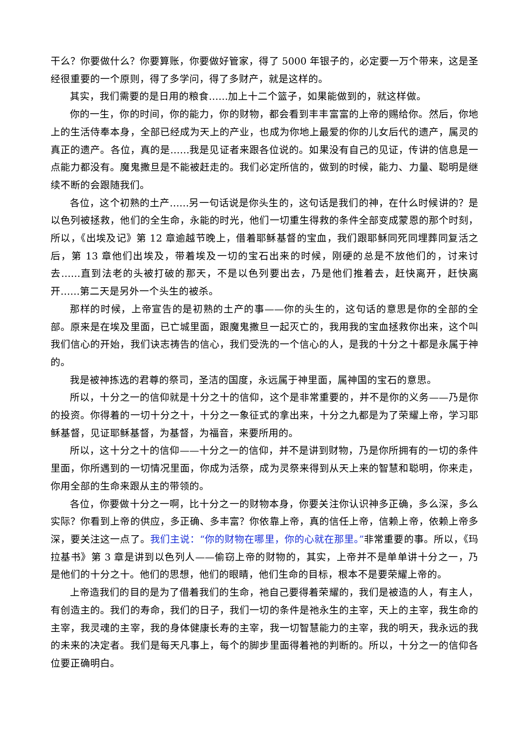干么？你要做什么？你要算账，你要做好管家，得了 5000 年银子的，必定要一万个带来，这是圣经很重要的一个原则，得了多学问，得了多财产，就是这样的。
其实，我们需要的是日用的粮食……加上十二个篮子，如果能做到的，就这样做。
你的一生，你的时间，你的能力，你的财物，都会看到丰丰富富的上帝的赐给你。然后，你地上的生活侍奉本身，全部已经成为天上的产业，也成为你地上最爱的你的儿女后代的遗产，属灵的真正的遗产。各位，真的是……我是见证者来跟各位说的。如果没有自己的见证，传讲的信息是一点能力都没有。魔鬼撒旦是不能被赶走的。我们必定所信的，做到的时候，能力、力量、聪明是继续不断的会跟随我们。
各位，这个初熟的土产……另一句话说是你头生的，这句话是我们的神，在什么时候讲的？是以色列被拯救，他们的全生命，永能的时光，他们一切重生得救的条件全部变成蒙恩的那个时刻，所以，《出埃及记》第 12 章逾越节晚上，借着耶稣基督的宝血，我们跟耶稣同死同埋葬同复活之后，第 13 章他们出埃及，带着埃及一切的宝石出来的时候，刚硬的总是不放他们的，讨来讨去……直到法老的头被打破的那天，不是以色列要出去，乃是他们推着去，赶快离开，赶快离开……第二天是另外一个头生的被杀。
那样的时候，上帝宣告的是初熟的土产的事——你的头生的，这句话的意思是你的全部的全部。原来是在埃及里面，已亡城里面，跟魔鬼撒旦一起灭亡的，我用我的宝血拯救你出来，这个叫我们信心的开始，我们诀志祷告的信心，我们受洗的一个信心的人，是我的十分之十都是永属于神的。
我是被神拣选的君尊的祭司，圣洁的国度，永远属于神里面，属神国的宝石的意思。
所以，十分之一的信仰就是十分之十的信仰，这个是非常重要的，并不是你的义务——乃是你的投资。你得着的一切十分之十，十分之一象征式的拿出来，十分之九都是为了荣耀上帝，学习耶稣基督，见证耶稣基督，为基督，为福音，来要所用的。
所以，这十分之十的信仰——十分之一的信仰，并不是讲到财物，乃是你所拥有的一切的条件里面，你所遇到的一切情况里面，你成为活祭，成为灵祭来得到从天上来的智慧和聪明，你来走，你用全部的生命来跟从主的带领的。
各位，你要做十分之一啊，比十分之一的财物本身，你要关注你认识神多正确，多么深，多么实际？你看到上帝的供应，多正确、多丰富？你依靠上帝，真的信任上帝，信赖上帝，依赖上帝多深，要关注这一点了。我们主说：“你的财物在哪里，你的心就在那里。”非常重要的事。所以，《玛拉基书》第 3 章是讲到以色列人——偷窃上帝的财物的，其实，上帝并不是单单讲十分之一，乃是他们的十分之十。他们的思想，他们的眼睛，他们生命的目标，根本不是要荣耀上帝的。
上帝造我们的目的是为了借着我们的生命，祂自己要得着荣耀的，我们是被造的人，有主人，有创造主的。我们的寿命，我们的日子，我们一切的条件是祂永生的主宰，天上的主宰，我生命的主宰，我灵魂的主宰，我的身体健康长寿的主宰，我一切智慧能力的主宰，我的明天，我永远的我的未来的决定者。我们是每天凡事上，每个的脚步里面得着祂的判断的。所以，十分之一的信仰各位要正确明白。